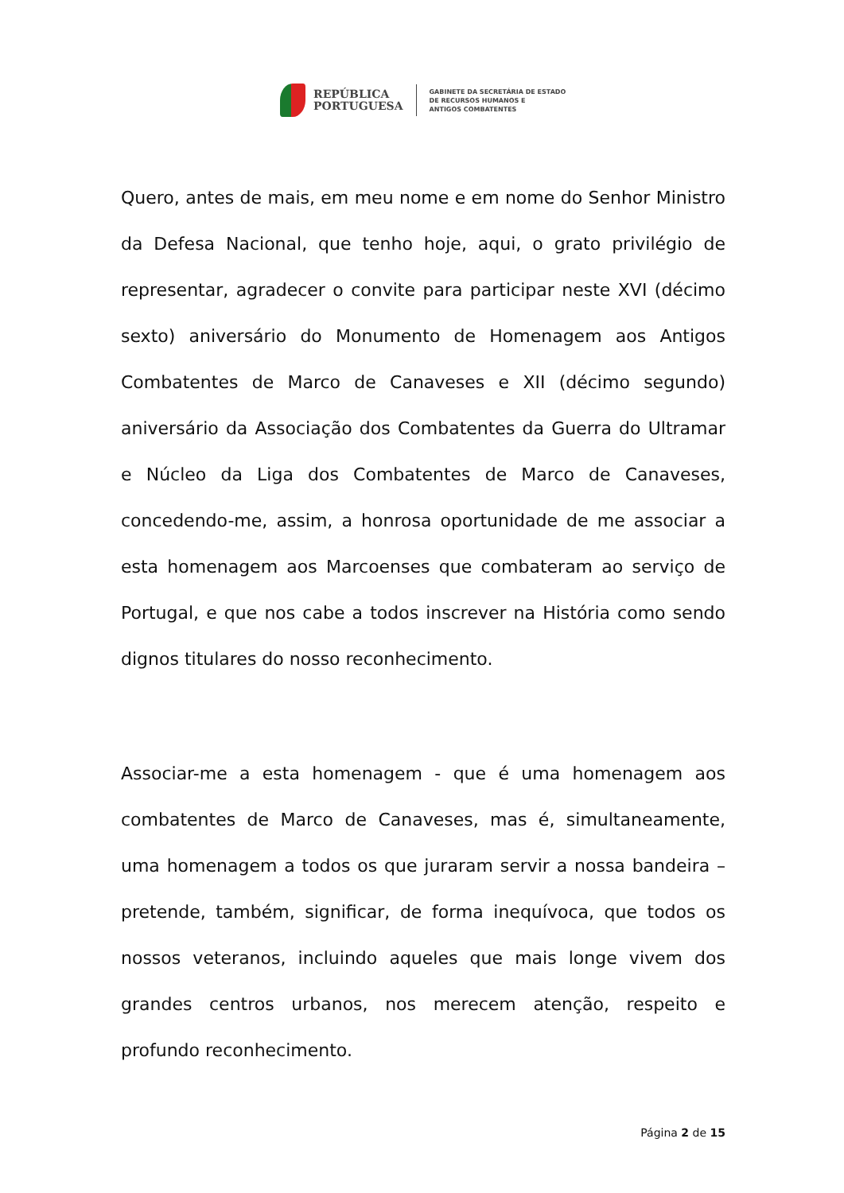REPÚBLICA
PORTUGUESA
GABINETE DA SECRETÁRIA DE ESTADO
DE RECURSOS HUMANOS E
ANTIGOS COMBATENTES
Quero, antes de mais, em meu nome e em nome do Senhor Ministro da Defesa Nacional, que tenho hoje, aqui, o grato privilégio de representar, agradecer o convite para participar neste XVI (décimo sexto) aniversário do Monumento de Homenagem aos Antigos Combatentes de Marco de Canaveses e XII (décimo segundo) aniversário da Associação dos Combatentes da Guerra do Ultramar e Núcleo da Liga dos Combatentes de Marco de Canaveses, concedendo-me, assim, a honrosa oportunidade de me associar a esta homenagem aos Marcoenses que combateram ao serviço de Portugal, e que nos cabe a todos inscrever na História como sendo dignos titulares do nosso reconhecimento.
Associar-me a esta homenagem - que é uma homenagem aos combatentes de Marco de Canaveses, mas é, simultaneamente, uma homenagem a todos os que juraram servir a nossa bandeira – pretende, também, significar, de forma inequívoca, que todos os nossos veteranos, incluindo aqueles que mais longe vivem dos grandes centros urbanos, nos merecem atenção, respeito e profundo reconhecimento.
Página 2 de 15